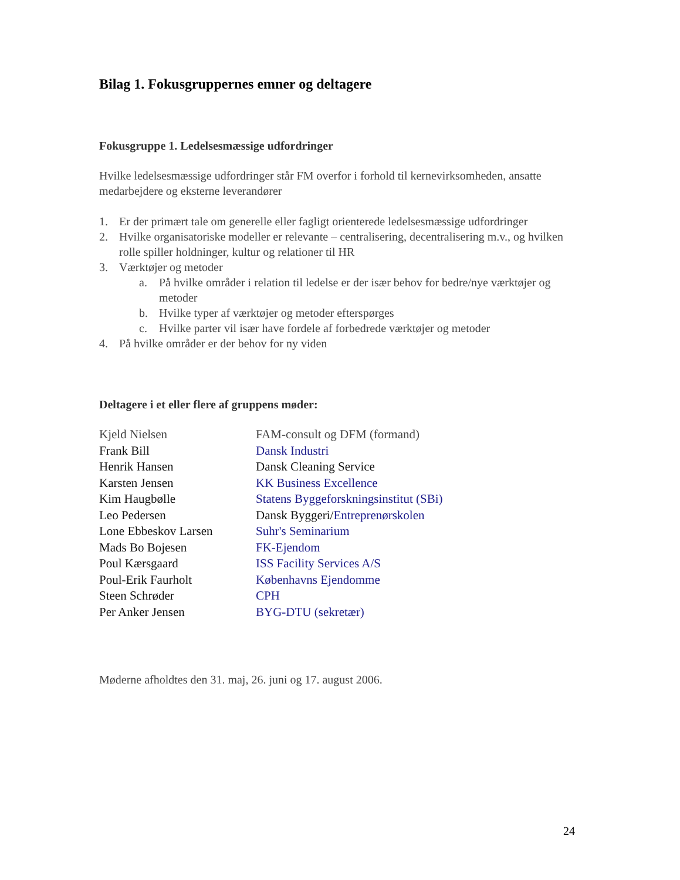Bilag 1. Fokusgruppernes emner og deltagere
Fokusgruppe 1. Ledelsesmæssige udfordringer
Hvilke ledelsesmæssige udfordringer står FM overfor i forhold til kernevirksomheden, ansatte medarbejdere og eksterne leverandører
1. Er der primært tale om generelle eller fagligt orienterede ledelsesmæssige udfordringer
2. Hvilke organisatoriske modeller er relevante – centralisering, decentralisering m.v., og hvilken rolle spiller holdninger, kultur og relationer til HR
3. Værktøjer og metoder
a. På hvilke områder i relation til ledelse er der især behov for bedre/nye værktøjer og metoder
b. Hvilke typer af værktøjer og metoder efterspørges
c. Hvilke parter vil især have fordele af forbedrede værktøjer og metoder
4. På hvilke områder er der behov for ny viden
Deltagere i et eller flere af gruppens møder:
| Kjeld Nielsen | FAM-consult og DFM (formand) |
| Frank Bill | Dansk Industri |
| Henrik Hansen | Dansk Cleaning Service |
| Karsten Jensen | KK Business Excellence |
| Kim Haugbølle | Statens Byggeforskningsinstitut (SBi) |
| Leo Pedersen | Dansk Byggeri/ Entreprenørskolen |
| Lone Ebbeskov Larsen | Suhr's Seminarium |
| Mads Bo Bojesen | FK-Ejendom |
| Poul Kærsgaard | ISS Facility Services A/S |
| Poul-Erik Faurholt | Københavns Ejendomme |
| Steen Schrøder | CPH |
| Per Anker Jensen | BYG-DTU (sekretær) |
Møderne afholdtes den 31. maj, 26. juni og 17. august 2006.
24